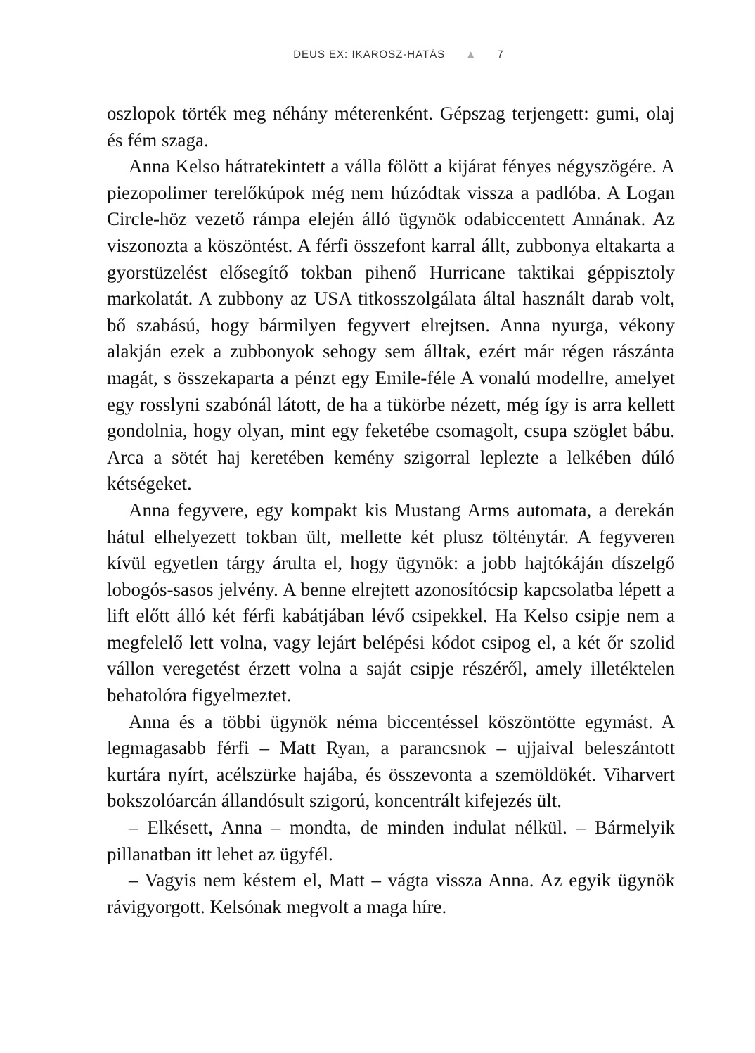DEUS EX: IKAROSZ-HATÁS ▲ 7
oszlopok törték meg néhány méterenként. Gépszag terjengett: gumi, olaj és fém szaga.
Anna Kelso hátratekintett a válla fölött a kijárat fényes négyszögére. A piezopolimer terelőkúpok még nem húzódtak vissza a padlóba. A Logan Circle-höz vezető rámpa elején álló ügynök odabiccentett Annának. Az viszonozta a köszöntést. A férfi összefont karral állt, zubbonya eltakarta a gyorstüzelést elősegítő tokban pihenő Hurricane taktikai géppisztoly markolatát. A zubbony az USA titkosszolgálata által használt darab volt, bő szabású, hogy bármilyen fegyvert elrejtsen. Anna nyurga, vékony alakján ezek a zubbonyok sehogy sem álltak, ezért már régen rászánta magát, s összekaparta a pénzt egy Emile-féle A vonalú modellre, amelyet egy rosslyni szabónál látott, de ha a tükörbe nézett, még így is arra kellett gondolnia, hogy olyan, mint egy feketébe csomagolt, csupa szöglet bábu. Arca a sötét haj keretében kemény szigorral leplezte a lelkében dúló kétségeket.
Anna fegyvere, egy kompakt kis Mustang Arms automata, a derekán hátul elhelyezett tokban ült, mellette két plusz tölténytár. A fegyveren kívül egyetlen tárgy árulta el, hogy ügynök: a jobb hajtókáján díszelgő lobogós-sasos jelvény. A benne elrejtett azonosítócsip kapcsolatba lépett a lift előtt álló két férfi kabátjában lévő csipekkel. Ha Kelso csipje nem a megfelelő lett volna, vagy lejárt belépési kódot csipog el, a két őr szolid vállon veregetést érzett volna a saját csipje részéről, amely illetéktelen behatolóra figyelmeztet.
Anna és a többi ügynök néma biccentéssel köszöntötte egymást. A legmagasabb férfi – Matt Ryan, a parancsnok – ujjaival beleszántott kurtára nyírt, acélszürke hajába, és összevonta a szemöldökét. Viharvert bokszolóarcán állandósult szigorú, koncentrált kifejezés ült.
– Elkésett, Anna – mondta, de minden indulat nélkül. – Bármelyik pillanatban itt lehet az ügyfél.
– Vagyis nem késtem el, Matt – vágta vissza Anna. Az egyik ügynök rávigyorgott. Kelsónak megvolt a maga híre.